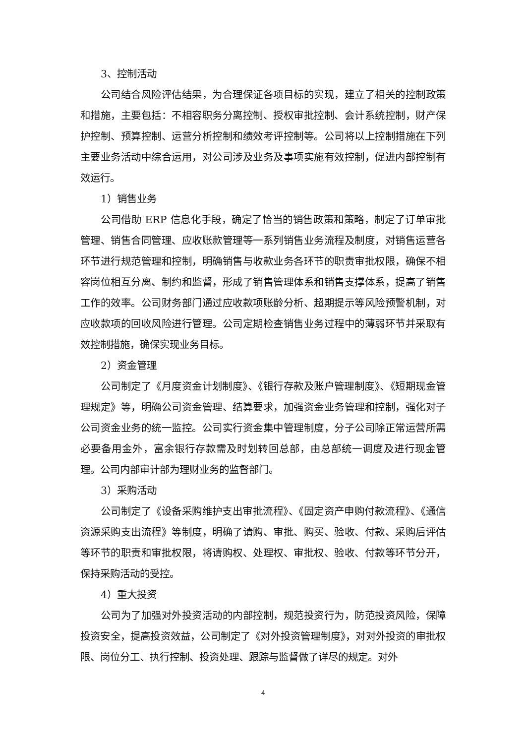3、控制活动
公司结合风险评估结果，为合理保证各项目标的实现，建立了相关的控制政策和措施，主要包括：不相容职务分离控制、授权审批控制、会计系统控制，财产保护控制、预算控制、运营分析控制和绩效考评控制等。公司将以上控制措施在下列主要业务活动中综合运用，对公司涉及业务及事项实施有效控制，促进内部控制有效运行。
1）销售业务
公司借助 ERP 信息化手段，确定了恰当的销售政策和策略，制定了订单审批管理、销售合同管理、应收账款管理等一系列销售业务流程及制度，对销售运营各环节进行规范管理和控制，明确销售与收款业务各环节的职责审批权限，确保不相容岗位相互分离、制约和监督，形成了销售管理体系和销售支撑体系，提高了销售工作的效率。公司财务部门通过应收款项账龄分析、超期提示等风险预警机制，对应收款项的回收风险进行管理。公司定期检查销售业务过程中的薄弱环节并采取有效控制措施，确保实现业务目标。
2）资金管理
公司制定了《月度资金计划制度》、《银行存款及账户管理制度》、《短期现金管理规定》等，明确公司资金管理、结算要求，加强资金业务管理和控制，强化对子公司资金业务的统一监控。公司实行资金集中管理制度，分子公司除正常运营所需必要备用金外，富余银行存款需及时划转回总部，由总部统一调度及进行现金管理。公司内部审计部为理财业务的监督部门。
3）采购活动
公司制定了《设备采购维护支出审批流程》、《固定资产申购付款流程》、《通信资源采购支出流程》等制度，明确了请购、审批、购买、验收、付款、采购后评估等环节的职责和审批权限，将请购权、处理权、审批权、验收、付款等环节分开，保持采购活动的受控。
4）重大投资
公司为了加强对外投资活动的内部控制，规范投资行为，防范投资风险，保障投资安全，提高投资效益，公司制定了《对外投资管理制度》，对对外投资的审批权限、岗位分工、执行控制、投资处理、跟踪与监督做了详尽的规定。对外
4